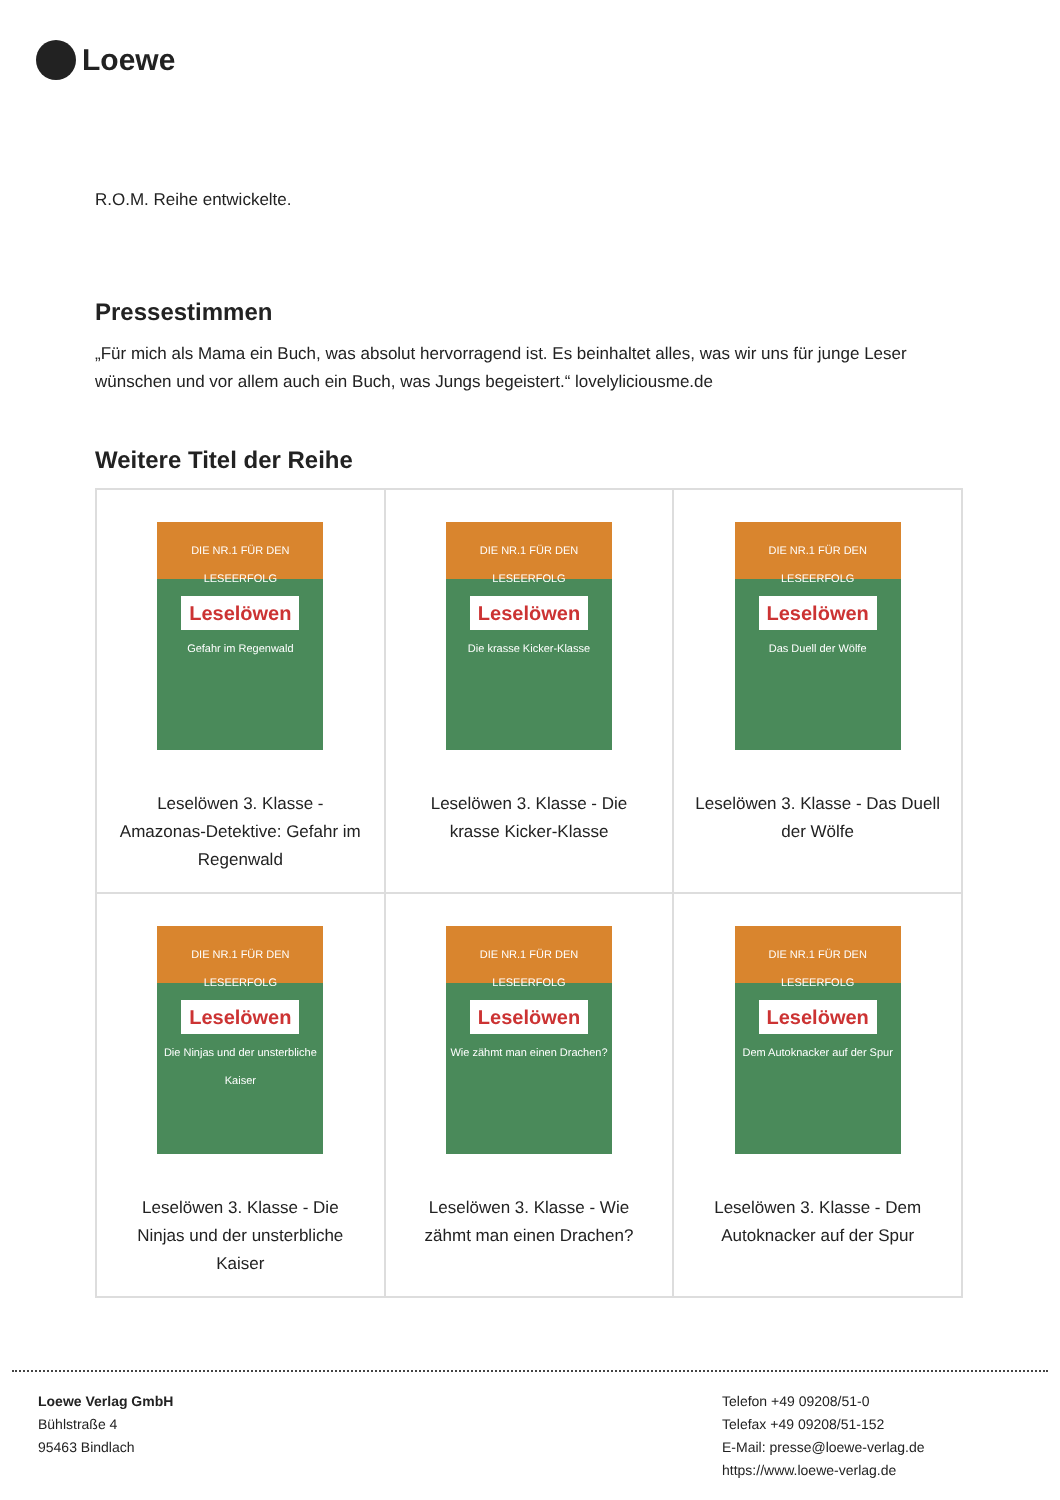Loewe
R.O.M. Reihe entwickelte.
Pressestimmen
„Für mich als Mama ein Buch, was absolut hervorragend ist. Es beinhaltet alles, was wir uns für junge Leser wünschen und vor allem auch ein Buch, was Jungs begeistert.“ lovelyliciousme.de
Weitere Titel der Reihe
| DIE NR.1 FÜR DEN LESEERFOLG Leselöwen Gefahr im Regenwald Leselöwen 3. Klasse - Amazonas-Detektive: Gefahr im Regenwald | DIE NR.1 FÜR DEN LESEERFOLG Leselöwen Die krasse Kicker-Klasse Leselöwen 3. Klasse - Die krasse Kicker-Klasse | DIE NR.1 FÜR DEN LESEERFOLG Leselöwen Das Duell der Wölfe Leselöwen 3. Klasse - Das Duell der Wölfe |
| DIE NR.1 FÜR DEN LESEERFOLG Leselöwen Die Ninjas und der unsterbliche Kaiser Leselöwen 3. Klasse - Die Ninjas und der unsterbliche Kaiser | DIE NR.1 FÜR DEN LESEERFOLG Leselöwen Wie zähmt man einen Drachen? Leselöwen 3. Klasse - Wie zähmt man einen Drachen? | DIE NR.1 FÜR DEN LESEERFOLG Leselöwen Dem Autoknacker auf der Spur Leselöwen 3. Klasse - Dem Autoknacker auf der Spur |
Loewe Verlag GmbH
Bühlstraße 4
95463 Bindlach
Telefon +49 09208/51-0
Telefax +49 09208/51-152
E-Mail: presse@loewe-verlag.de
https://www.loewe-verlag.de